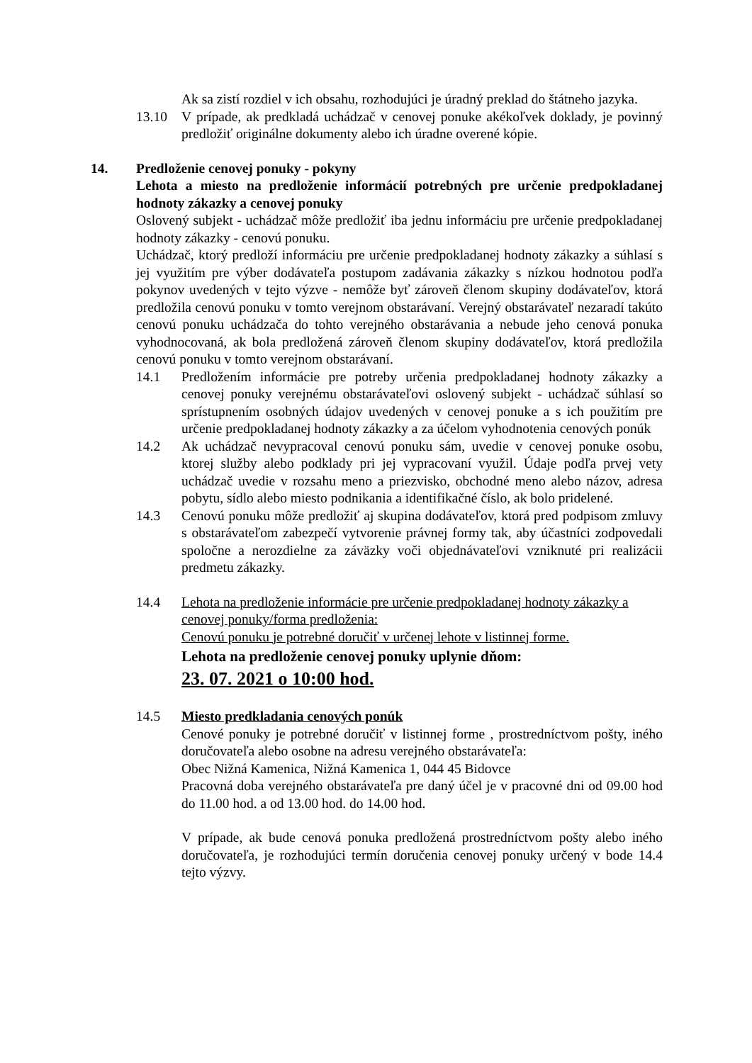Ak sa zistí rozdiel v ich obsahu, rozhodujúci je úradný preklad do štátneho jazyka.
13.10 V prípade, ak predkladá uchádzač v cenovej ponuke akékoľvek doklady, je povinný predložiť originálne dokumenty alebo ich úradne overené kópie.
14. Predloženie cenovej ponuky - pokyny
Lehota a miesto na predloženie informácií potrebných pre určenie predpokladanej hodnoty zákazky a cenovej ponuky
Oslovený subjekt - uchádzač môže predložiť iba jednu informáciu pre určenie predpokladanej hodnoty zákazky - cenovú ponuku.
Uchádzač, ktorý predloží informáciu pre určenie predpokladanej hodnoty zákazky a súhlasí s jej využitím pre výber dodávateľa postupom zadávania zákazky s nízkou hodnotou podľa pokynov uvedených v tejto výzve - nemôže byť zároveň členom skupiny dodávateľov, ktorá predložila cenovú ponuku v tomto verejnom obstarávaní. Verejný obstarávateľ nezaradí takúto cenovú ponuku uchádzača do tohto verejného obstarávania a nebude jeho cenová ponuka vyhodnocovaná, ak bola predložená zároveň členom skupiny dodávateľov, ktorá predložila cenovú ponuku v tomto verejnom obstarávaní.
14.1 Predložením informácie pre potreby určenia predpokladanej hodnoty zákazky a cenovej ponuky verejnému obstarávateľovi oslovený subjekt - uchádzač súhlasí so sprístupnením osobných údajov uvedených v cenovej ponuke a s ich použitím pre určenie predpokladanej hodnoty zákazky a za účelom vyhodnotenia cenových ponúk
14.2 Ak uchádzač nevypracoval cenovú ponuku sám, uvedie v cenovej ponuke osobu, ktorej služby alebo podklady pri jej vypracovaní využil. Údaje podľa prvej vety uchádzač uvedie v rozsahu meno a priezvisko, obchodné meno alebo názov, adresa pobytu, sídlo alebo miesto podnikania a identifikačné číslo, ak bolo pridelené.
14.3 Cenovú ponuku môže predložiť aj skupina dodávateľov, ktorá pred podpisom zmluvy s obstarávateľom zabezpečí vytvorenie právnej formy tak, aby účastníci zodpovedali spoločne a nerozdielne za záväzky voči objednávateľovi vzniknuté pri realizácii predmetu zákazky.
14.4 Lehota na predloženie informácie pre určenie predpokladanej hodnoty zákazky a cenovej ponuky/forma predloženia:
Cenovú ponuku je potrebné doručiť v určenej lehote v listinnej forme.
Lehota na predloženie cenovej ponuky uplynie dňom:
23. 07. 2021 o 10:00 hod.
14.5 Miesto predkladania cenových ponúk
Cenové ponuky je potrebné doručiť v listinnej forme , prostredníctvom pošty, iného doručovateľa alebo osobne na adresu verejného obstarávateľa:
Obec Nižná Kamenica, Nižná Kamenica 1, 044 45 Bidovce
Pracovná doba verejného obstarávateľa pre daný účel je v pracovné dni od 09.00 hod do 11.00 hod. a od 13.00 hod. do 14.00 hod.
V prípade, ak bude cenová ponuka predložená prostredníctvom pošty alebo iného doručovateľa, je rozhodujúci termín doručenia cenovej ponuky určený v bode 14.4 tejto výzvy.